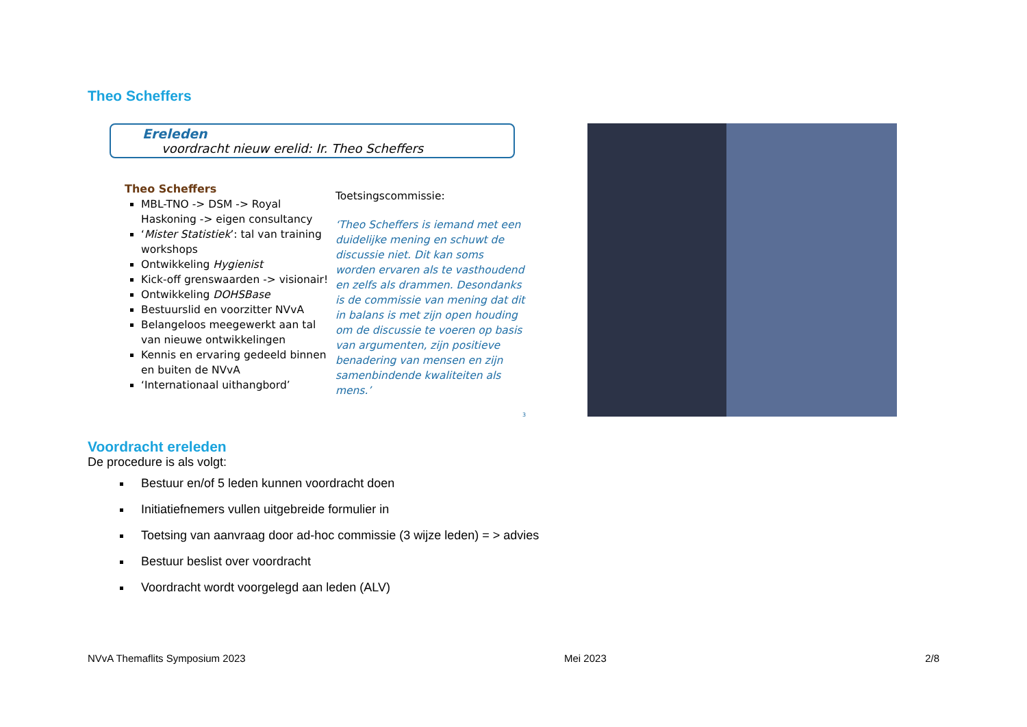Theo Scheffers
Ereleden
voordracht nieuw erelid: Ir. Theo Scheffers
Theo Scheffers
MBL-TNO -> DSM -> Royal Haskoning -> eigen consultancy
‘Mister Statistiek’: tal van training workshops
Ontwikkeling Hygienist
Kick-off grenswaarden -> visionair!
Ontwikkeling DOHSBase
Bestuurslid en voorzitter NVvA
Belangeloos meegewerkt aan tal van nieuwe ontwikkelingen
Kennis en ervaring gedeeld binnen en buiten de NVvA
‘Internationaal uithangbord’
Toetsingscommissie:
‘Theo Scheffers is iemand met een duidelijke mening en schuwt de discussie niet. Dit kan soms worden ervaren als te vasthoudend en zelfs als drammen. Desondanks is de commissie van mening dat dit in balans is met zijn open houding om de discussie te voeren op basis van argumenten, zijn positieve benadering van mensen en zijn samenbindende kwaliteiten als mens.’
3
Voordracht ereleden
De procedure is als volgt:
Bestuur en/of 5 leden kunnen voordracht doen
Initiatiefnemers vullen uitgebreide formulier in
Toetsing van aanvraag door ad-hoc commissie (3 wijze leden) = > advies
Bestuur beslist over voordracht
Voordracht wordt voorgelegd aan leden (ALV)
NVvA Themaflits Symposium 2023 Mei 2023 2/8